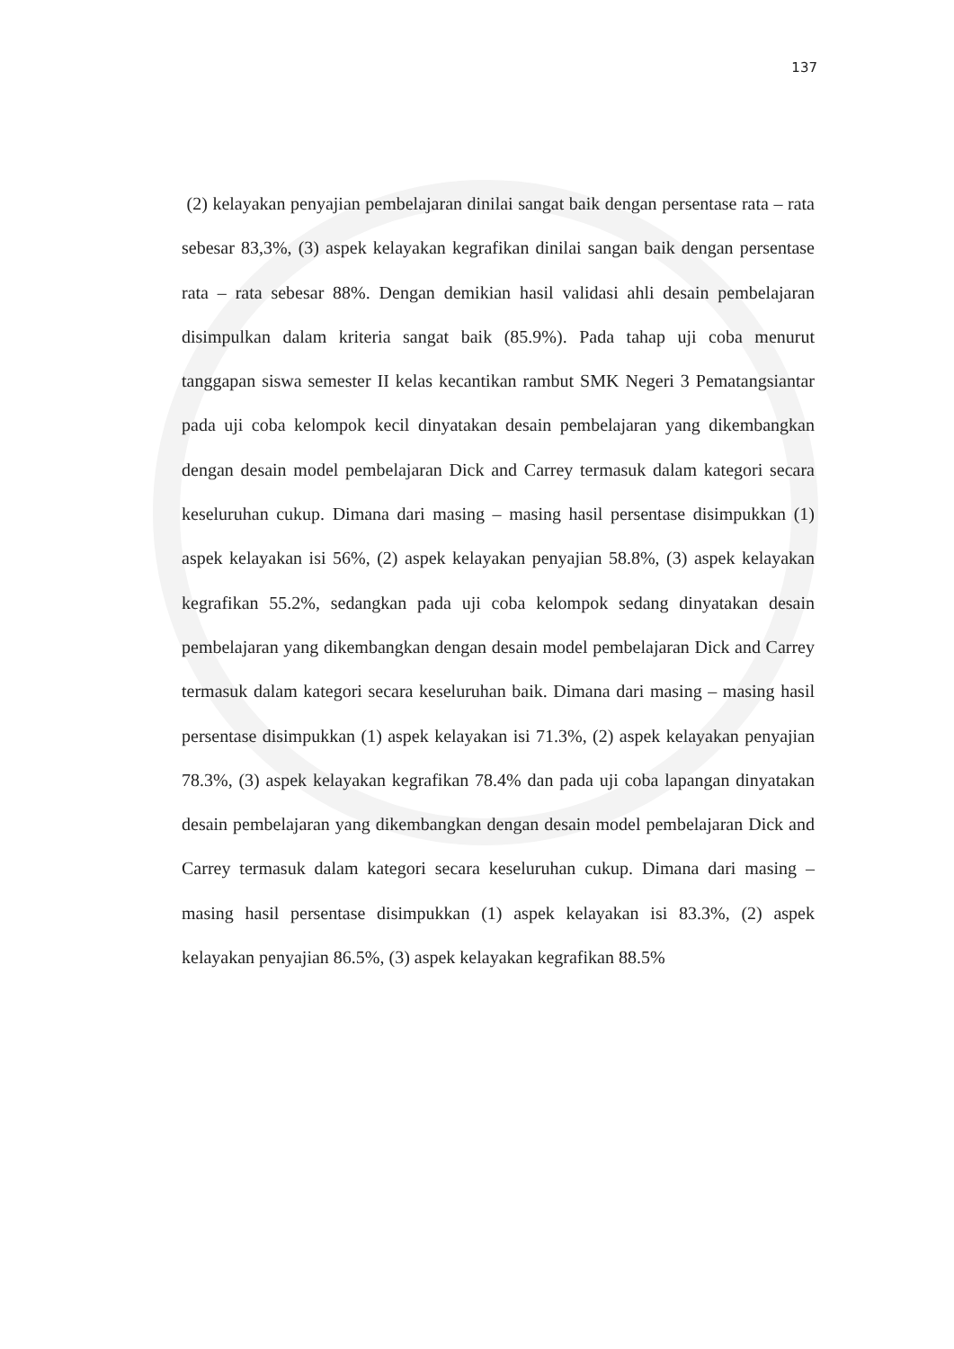137
(2) kelayakan penyajian pembelajaran dinilai sangat baik dengan persentase rata – rata sebesar 83,3%, (3) aspek kelayakan kegrafikan dinilai sangan baik dengan persentase rata – rata sebesar 88%. Dengan demikian hasil validasi ahli desain pembelajaran disimpulkan dalam kriteria sangat baik (85.9%). Pada tahap uji coba menurut tanggapan siswa semester II kelas kecantikan rambut SMK Negeri 3 Pematangsiantar pada uji coba kelompok kecil dinyatakan desain pembelajaran yang dikembangkan dengan desain model pembelajaran Dick and Carrey termasuk dalam kategori secara keseluruhan cukup. Dimana dari masing – masing hasil persentase disimpukkan (1) aspek kelayakan isi 56%, (2) aspek kelayakan penyajian 58.8%, (3) aspek kelayakan kegrafikan 55.2%, sedangkan pada uji coba kelompok sedang dinyatakan desain pembelajaran yang dikembangkan dengan desain model pembelajaran Dick and Carrey termasuk dalam kategori secara keseluruhan baik. Dimana dari masing – masing hasil persentase disimpukkan (1) aspek kelayakan isi 71.3%, (2) aspek kelayakan penyajian 78.3%, (3) aspek kelayakan kegrafikan 78.4% dan pada uji coba lapangan dinyatakan desain pembelajaran yang dikembangkan dengan desain model pembelajaran Dick and Carrey termasuk dalam kategori secara keseluruhan cukup. Dimana dari masing – masing hasil persentase disimpukkan (1) aspek kelayakan isi 83.3%, (2) aspek kelayakan penyajian 86.5%, (3) aspek kelayakan kegrafikan 88.5%